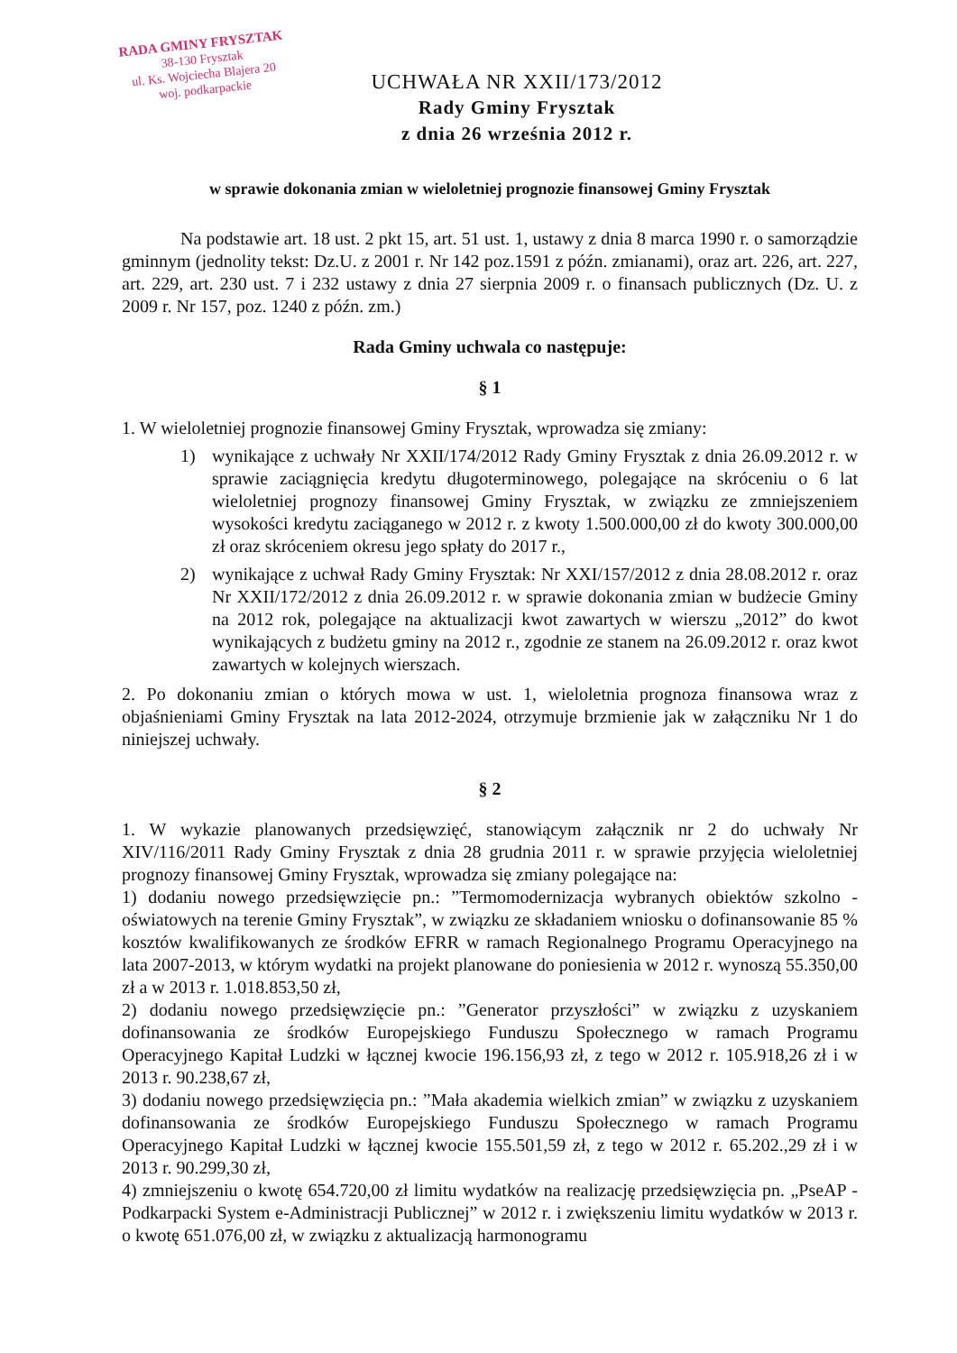RADA GMINY FRYSZTAK
38-130 Frysztak
ul. Ks. Wojciecha Blajera 20
woj. podkarpackie
UCHWAŁA NR XXII/173/2012
Rady Gminy Frysztak
z dnia 26 września 2012 r.
w sprawie dokonania zmian w wieloletniej prognozie finansowej Gminy Frysztak
Na podstawie art. 18 ust. 2 pkt 15, art. 51 ust. 1, ustawy z dnia 8 marca 1990 r. o samorządzie gminnym (jednolity tekst: Dz.U. z 2001 r. Nr 142 poz.1591 z późn. zmianami), oraz art. 226, art. 227, art. 229, art. 230 ust. 7 i 232 ustawy z dnia 27 sierpnia 2009 r. o finansach publicznych (Dz. U. z 2009 r. Nr 157, poz. 1240 z późn. zm.)
Rada Gminy uchwala co następuje:
§ 1
1. W wieloletniej prognozie finansowej Gminy Frysztak, wprowadza się zmiany:
1) wynikające z uchwały Nr XXII/174/2012 Rady Gminy Frysztak z dnia 26.09.2012 r. w sprawie zaciągnięcia kredytu długoterminowego, polegające na skróceniu o 6 lat wieloletniej prognozy finansowej Gminy Frysztak, w związku ze zmniejszeniem wysokości kredytu zaciąganego w 2012 r. z kwoty 1.500.000,00 zł do kwoty 300.000,00 zł oraz skróceniem okresu jego spłaty do 2017 r.,
2) wynikające z uchwał Rady Gminy Frysztak: Nr XXI/157/2012 z dnia 28.08.2012 r. oraz Nr XXII/172/2012 z dnia 26.09.2012 r. w sprawie dokonania zmian w budżecie Gminy na 2012 rok, polegające na aktualizacji kwot zawartych w wierszu „2012” do kwot wynikających z budżetu gminy na 2012 r., zgodnie ze stanem na 26.09.2012 r. oraz kwot zawartych w kolejnych wierszach.
2. Po dokonaniu zmian o których mowa w ust. 1, wieloletnia prognoza finansowa wraz z objaśnieniami Gminy Frysztak na lata 2012-2024, otrzymuje brzmienie jak w załączniku Nr 1 do niniejszej uchwały.
§ 2
1. W wykazie planowanych przedsięwzięć, stanowiącym załącznik nr 2 do uchwały Nr XIV/116/2011 Rady Gminy Frysztak z dnia 28 grudnia 2011 r. w sprawie przyjęcia wieloletniej prognozy finansowej Gminy Frysztak, wprowadza się zmiany polegające na:
1) dodaniu nowego przedsięwzięcie pn.: ”Termomodernizacja wybranych obiektów szkolno - oświatowych na terenie Gminy Frysztak”, w związku ze składaniem wniosku o dofinansowanie 85 % kosztów kwalifikowanych ze środków EFRR w ramach Regionalnego Programu Operacyjnego na lata 2007-2013, w którym wydatki na projekt planowane do poniesienia w 2012 r. wynoszą 55.350,00 zł a w 2013 r. 1.018.853,50 zł,
2) dodaniu nowego przedsięwzięcie pn.: ”Generator przyszłości” w związku z uzyskaniem dofinansowania ze środków Europejskiego Funduszu Społecznego w ramach Programu Operacyjnego Kapitał Ludzki w łącznej kwocie 196.156,93 zł, z tego w 2012 r. 105.918,26 zł i w 2013 r. 90.238,67 zł,
3) dodaniu nowego przedsięwzięcia pn.: ”Mała akademia wielkich zmian” w związku z uzyskaniem dofinansowania ze środków Europejskiego Funduszu Społecznego w ramach Programu Operacyjnego Kapitał Ludzki w łącznej kwocie 155.501,59 zł, z tego w 2012 r. 65.202.,29 zł i w 2013 r. 90.299,30 zł,
4) zmniejszeniu o kwotę 654.720,00 zł limitu wydatków na realizację przedsięwzięcia pn. „PseAP - Podkarpacki System e-Administracji Publicznej” w 2012 r. i zwiększeniu limitu wydatków w 2013 r. o kwotę 651.076,00 zł, w związku z aktualizacją harmonogramu